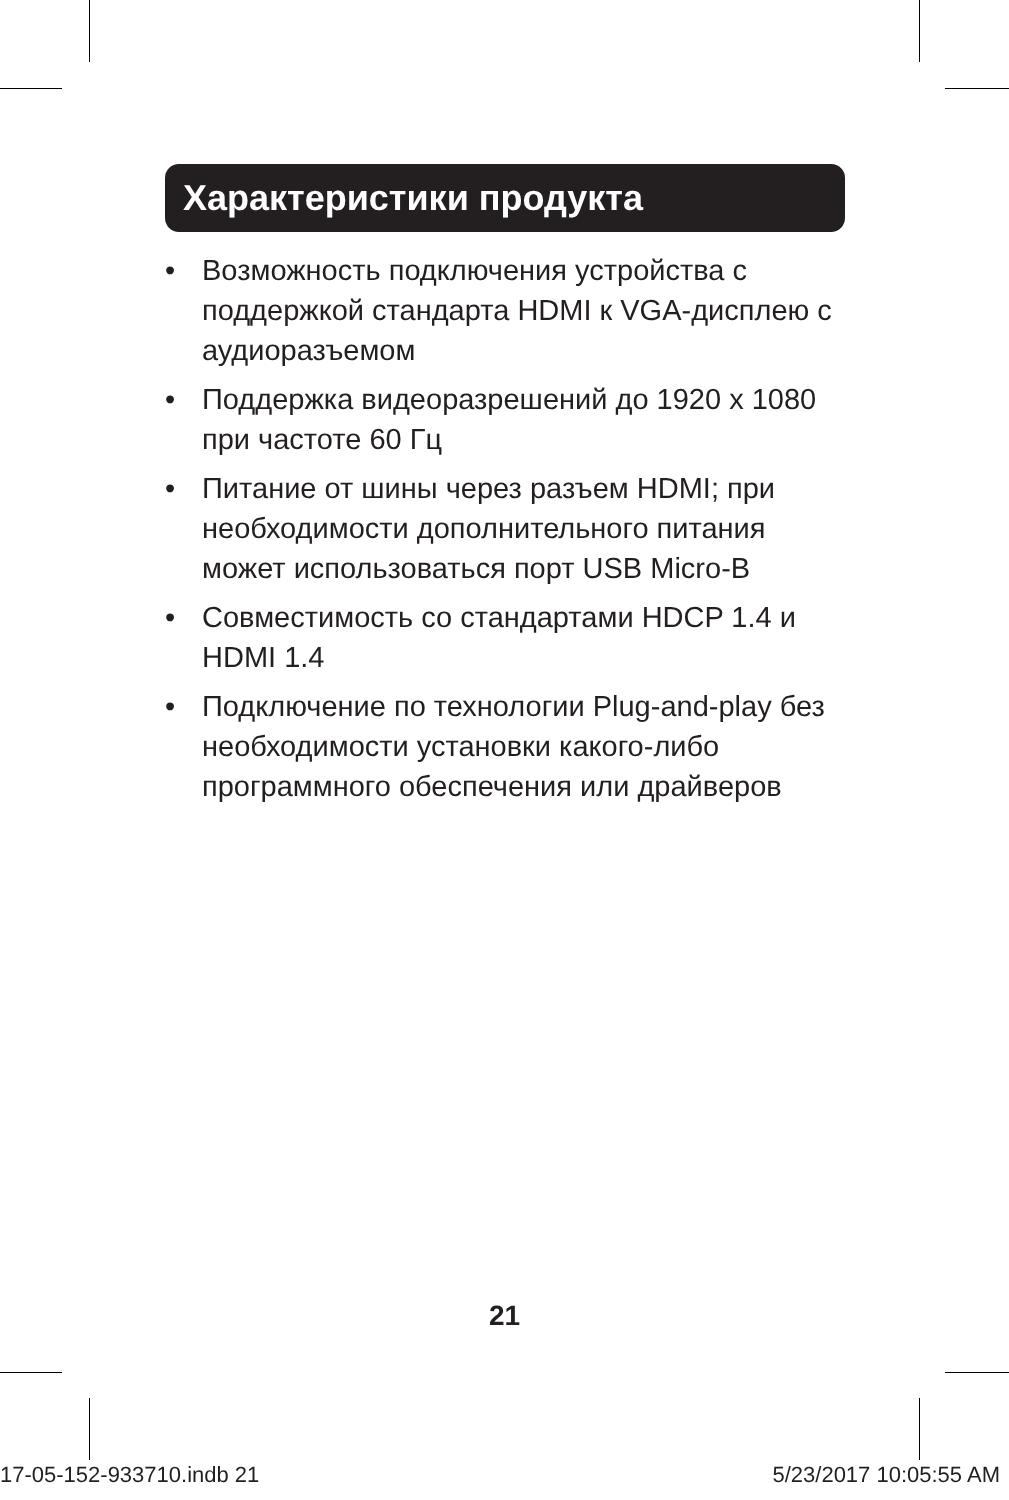Характеристики продукта
• Возможность подключения устройства с поддержкой стандарта HDMI к VGA-дисплею с аудиоразъемом
• Поддержка видеоразрешений до 1920 x 1080 при частоте 60 Гц
• Питание от шины через разъем HDMI; при необходимости дополнительного питания может использоваться порт USB Micro-B
• Совместимость со стандартами HDCP 1.4 и HDMI 1.4
• Подключение по технологии Plug-and-play без необходимости установки какого-либо программного обеспечения или драйверов
21
17-05-152-933710.indb 21 5/23/2017 10:05:55 AM